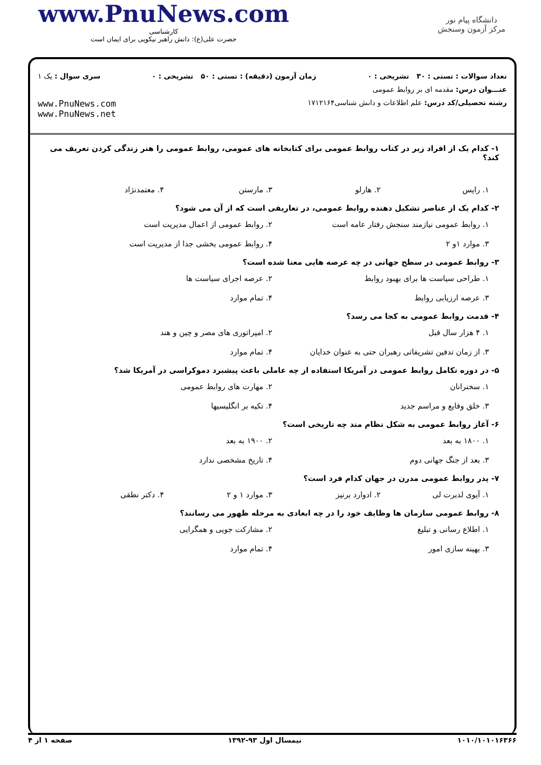www.PnuNews.com
کارشناسی
حضرت علی(ع): دانش راهبر نیکویی برای ایمان است
دانشگاه پیام نور
مرکز آزمون وسنجش
تعداد سوالات : تستی : ۳۰ تشریحی : ۰ زمان آزمون (دقیقه) : تستی : ۵۰ تشریحی : ۰ سری سوال : یک ۱
عنـــوان درس: مقدمه ای بر روابط عمومی
رشته تحصیلی/کد درس: علم اطلاعات و دانش شناسی۱۷۱۲۱۶۴
www.PnuNews.com
www.PnuNews.net
۱- کدام یک از افراد زیر در کتاب روابط عمومی برای کتابخانه های عمومی، روابط عمومی را هنر زندگی کردن تعریف می کند؟
۱. رایس ۲. هارلو ۳. مارستن ۴. معتمدنژاد
۲- کدام یک از عناصر تشکیل دهنده روابط عمومی، در تعاریفی است که از آن می شود؟
۱. روابط عمومی نیازمند سنجش رفتار عامه است ۲. روابط عمومی از اعمال مدیریت است ۳. موارد ۱و ۲ ۴. روابط عمومی بخشی جدا از مدیریت است
۳- روابط عمومی در سطح جهانی در چه عرصه هایی معنا شده است؟
۱. طراحی سیاست ها برای بهبود روابط ۲. عرصه اجرای سیاست ها ۳. عرصه ارزیابی روابط ۴. تمام موارد
۴- قدمت روابط عمومی به کجا می رسد؟
۱. ۴ هزار سال قبل ۲. امپراتوری های مصر و چین و هند ۳. از زمان تدفین تشریفاتی رهبران حتی به عنوان خدایان ۴. تمام موارد
۵- در دوره تکامل روابط عمومی در آمریکا استفاده از چه عاملی باعث پیشبرد دموکراسی در آمریکا شد؟
۱. سخنرانان ۲. مهارت های روابط عمومی ۳. خلق وقایع و مراسم جدید ۴. تکیه بر انگلیسیها
۶- آغاز روابط عمومی به شکل نظام مند چه تاریخی است؟
۱. ۱۸۰۰ به بعد ۲. ۱۹۰۰ به بعد ۳. بعد از جنگ جهانی دوم ۴. تاریخ مشخصی ندارد
۷- پدر روابط عمومی مدرن در جهان کدام فرد است؟
۱. آیوی لدبرت لی ۲. ادوارد برنیز ۳. موارد ۱ و ۲ ۴. دکتر نطقی
۸- روابط عمومی سازمان ها وظایف خود را در چه ابعادی به مرحله ظهور می رسانند؟
۱. اطلاع رسانی و تبلیغ ۲. مشارکت جویی و همگرایی ۳. بهینه سازی امور ۴. تمام موارد
۱۰۱۰/۱۰۱۰۱۶۳۶۶ نیمسال اول ۹۳-۱۳۹۲ صفحه ۱ از ۴